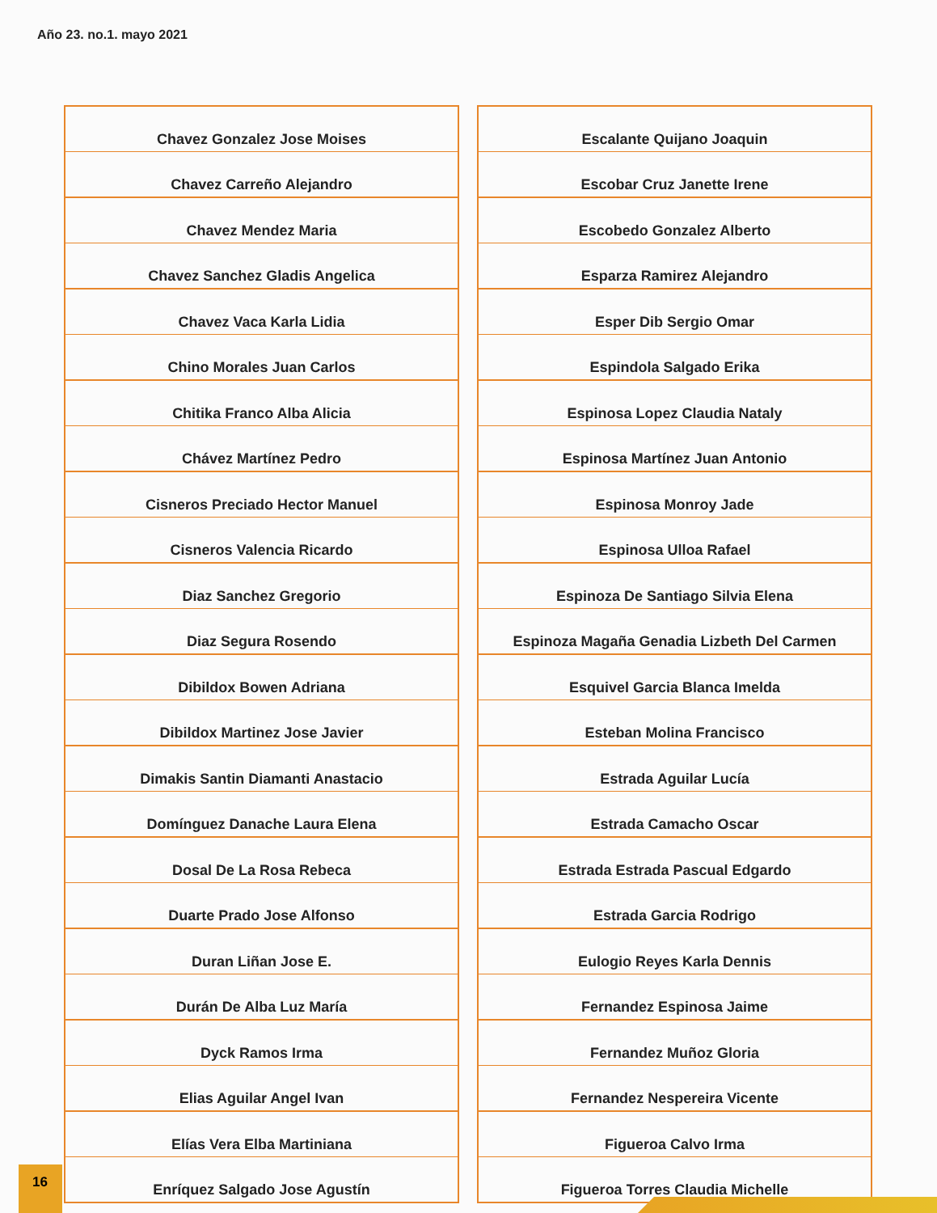Año 23. no.1. mayo 2021
| Chavez Gonzalez Jose Moises |
| Chavez Carreño Alejandro |
| Chavez Mendez Maria |
| Chavez Sanchez Gladis Angelica |
| Chavez Vaca Karla Lidia |
| Chino Morales Juan Carlos |
| Chitika Franco Alba Alicia |
| Chávez Martínez Pedro |
| Cisneros Preciado Hector Manuel |
| Cisneros Valencia Ricardo |
| Diaz Sanchez Gregorio |
| Diaz Segura Rosendo |
| Dibildox Bowen Adriana |
| Dibildox Martinez Jose Javier |
| Dimakis Santin Diamanti Anastacio |
| Domínguez Danache Laura Elena |
| Dosal De La Rosa Rebeca |
| Duarte Prado Jose Alfonso |
| Duran Liñan Jose E. |
| Durán De Alba Luz María |
| Dyck Ramos Irma |
| Elias Aguilar Angel Ivan |
| Elías Vera Elba Martiniana |
| Enríquez Salgado Jose Agustín |
| Escalante Quijano Joaquin |
| Escobar Cruz Janette Irene |
| Escobedo Gonzalez Alberto |
| Esparza Ramirez Alejandro |
| Esper Dib Sergio Omar |
| Espindola Salgado Erika |
| Espinosa Lopez Claudia Nataly |
| Espinosa Martínez Juan Antonio |
| Espinosa Monroy Jade |
| Espinosa Ulloa Rafael |
| Espinoza De Santiago Silvia Elena |
| Espinoza Magaña Genadia Lizbeth Del Carmen |
| Esquivel Garcia Blanca Imelda |
| Esteban Molina Francisco |
| Estrada Aguilar Lucía |
| Estrada Camacho Oscar |
| Estrada Estrada Pascual Edgardo |
| Estrada Garcia Rodrigo |
| Eulogio Reyes Karla Dennis |
| Fernandez Espinosa Jaime |
| Fernandez Muñoz Gloria |
| Fernandez Nespereira Vicente |
| Figueroa Calvo Irma |
| Figueroa Torres Claudia Michelle |
16